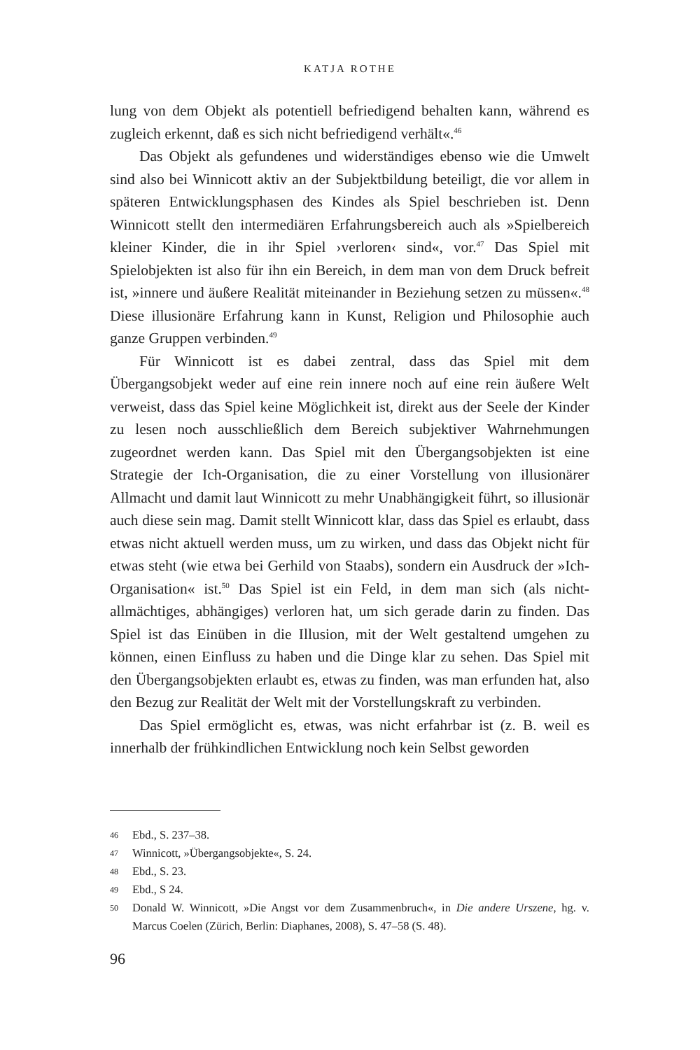KATJA ROTHE
lung von dem Objekt als potentiell befriedigend behalten kann, während es zugleich erkennt, daß es sich nicht befriedigend verhält«.<sup>46</sup>
Das Objekt als gefundenes und widerständiges ebenso wie die Umwelt sind also bei Winnicott aktiv an der Subjektbildung beteiligt, die vor allem in späteren Entwicklungsphasen des Kindes als Spiel beschrieben ist. Denn Winnicott stellt den intermediären Erfahrungsbereich auch als »Spielbereich kleiner Kinder, die in ihr Spiel ›verloren‹ sind«, vor.<sup>47</sup> Das Spiel mit Spielobjekten ist also für ihn ein Bereich, in dem man von dem Druck befreit ist, »innere und äußere Realität miteinander in Beziehung setzen zu müssen«.<sup>48</sup> Diese illusionäre Erfahrung kann in Kunst, Religion und Philosophie auch ganze Gruppen verbinden.<sup>49</sup>
Für Winnicott ist es dabei zentral, dass das Spiel mit dem Übergangsobjekt weder auf eine rein innere noch auf eine rein äußere Welt verweist, dass das Spiel keine Möglichkeit ist, direkt aus der Seele der Kinder zu lesen noch ausschließlich dem Bereich subjektiver Wahrnehmungen zugeordnet werden kann. Das Spiel mit den Übergangsobjekten ist eine Strategie der Ich-Organisation, die zu einer Vorstellung von illusionärer Allmacht und damit laut Winnicott zu mehr Unabhängigkeit führt, so illusionär auch diese sein mag. Damit stellt Winnicott klar, dass das Spiel es erlaubt, dass etwas nicht aktuell werden muss, um zu wirken, und dass das Objekt nicht für etwas steht (wie etwa bei Gerhild von Staabs), sondern ein Ausdruck der »Ich-Organisation« ist.<sup>50</sup> Das Spiel ist ein Feld, in dem man sich (als nicht-allmächtiges, abhängiges) verloren hat, um sich gerade darin zu finden. Das Spiel ist das Einüben in die Illusion, mit der Welt gestaltend umgehen zu können, einen Einfluss zu haben und die Dinge klar zu sehen. Das Spiel mit den Übergangsobjekten erlaubt es, etwas zu finden, was man erfunden hat, also den Bezug zur Realität der Welt mit der Vorstellungskraft zu verbinden.
Das Spiel ermöglicht es, etwas, was nicht erfahrbar ist (z. B. weil es innerhalb der frühkindlichen Entwicklung noch kein Selbst geworden
46 Ebd., S. 237–38.
47 Winnicott, »Übergangsobjekte«, S. 24.
48 Ebd., S. 23.
49 Ebd., S 24.
50 Donald W. Winnicott, »Die Angst vor dem Zusammenbruch«, in Die andere Urszene, hg. v. Marcus Coelen (Zürich, Berlin: Diaphanes, 2008), S. 47–58 (S. 48).
96